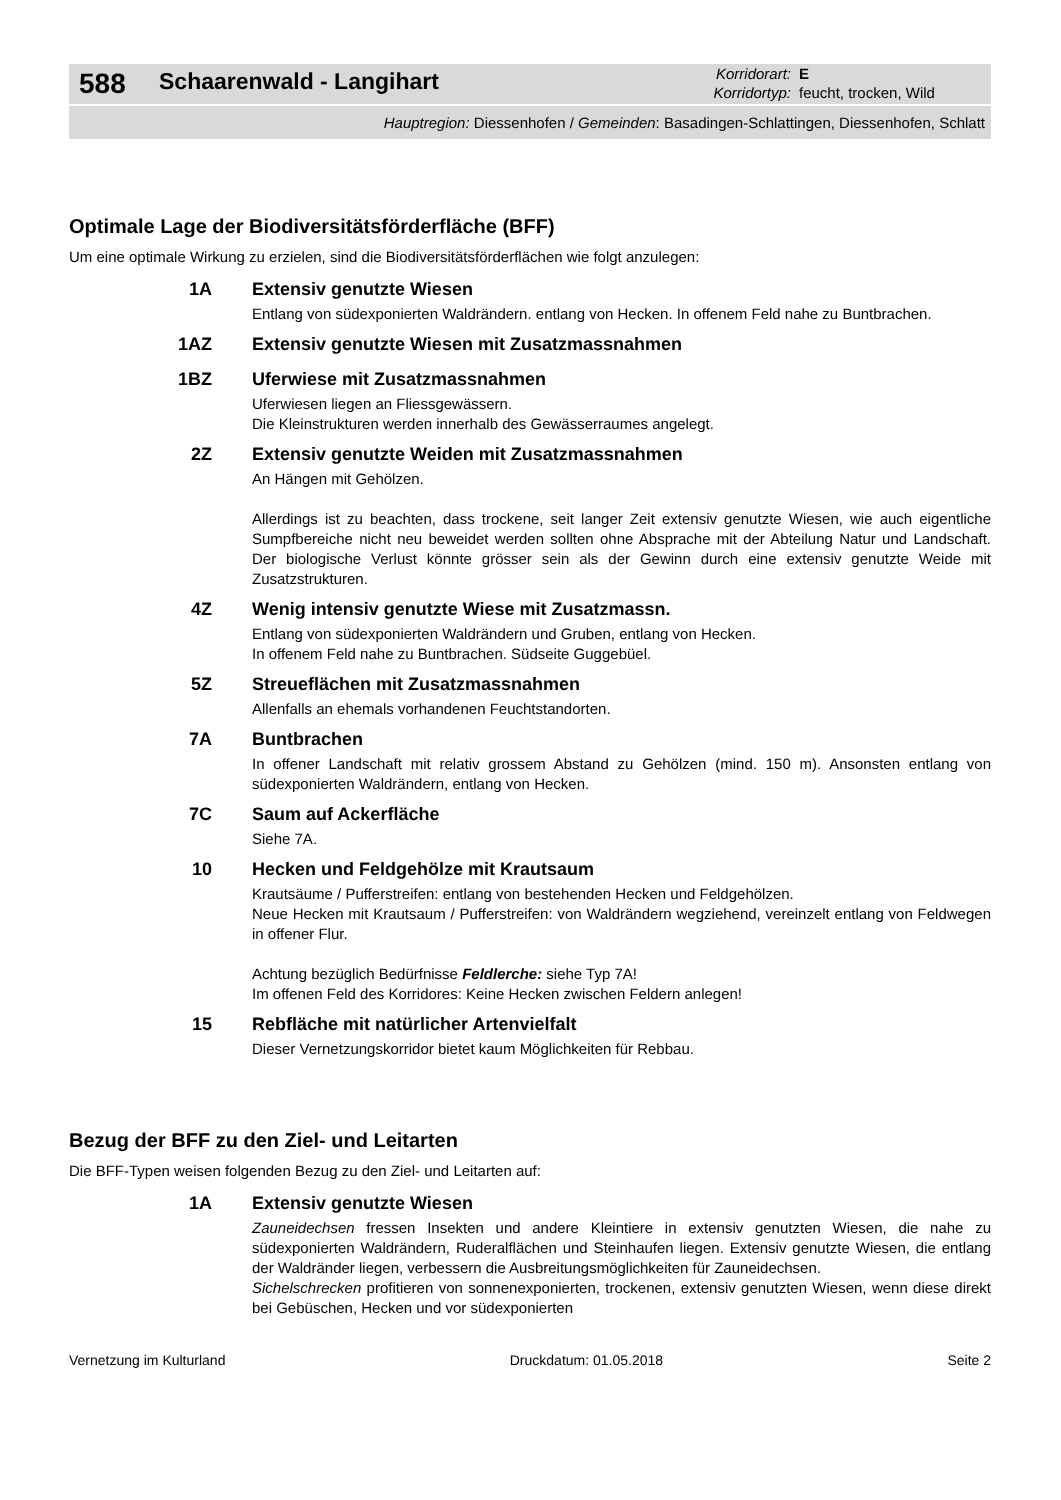588
Schaarenwald - Langihart
Korridorart: E
Korridortyp: feucht, trocken, Wild
Hauptregion: Diessenhofen / Gemeinden: Basadingen-Schlattingen, Diessenhofen, Schlatt
Optimale Lage der Biodiversitätsförderfläche (BFF)
Um eine optimale Wirkung zu erzielen, sind die Biodiversitätsförderflächen wie folgt anzulegen:
1A
Extensiv genutzte Wiesen
Entlang von südexponierten Waldrändern. entlang von Hecken. In offenem Feld nahe zu Buntbrachen.
1AZ
Extensiv genutzte Wiesen mit Zusatzmassnahmen
1BZ
Uferwiese mit Zusatzmassnahmen
Uferwiesen liegen an Fliessgewässern.
Die Kleinstrukturen werden innerhalb des Gewässerraumes angelegt.
2Z
Extensiv genutzte Weiden mit Zusatzmassnahmen
An Hängen mit Gehölzen.
Allerdings ist zu beachten, dass trockene, seit langer Zeit extensiv genutzte Wiesen, wie auch eigentliche Sumpfbereiche nicht neu beweidet werden sollten ohne Absprache mit der Abteilung Natur und Landschaft. Der biologische Verlust könnte grösser sein als der Gewinn durch eine extensiv genutzte Weide mit Zusatzstrukturen.
4Z
Wenig intensiv genutzte Wiese mit Zusatzmassn.
Entlang von südexponierten Waldrändern und Gruben, entlang von Hecken.
In offenem Feld nahe zu Buntbrachen. Südseite Guggebüel.
5Z
Streueflächen mit Zusatzmassnahmen
Allenfalls an ehemals vorhandenen Feuchtstandorten.
7A
Buntbrachen
In offener Landschaft mit relativ grossem Abstand zu Gehölzen (mind. 150 m). Ansonsten entlang von südexponierten Waldrändern, entlang von Hecken.
7C
Saum auf Ackerfläche
Siehe 7A.
10
Hecken und Feldgehölze mit Krautsaum
Krautsäume / Pufferstreifen: entlang von bestehenden Hecken und Feldgehölzen.
Neue Hecken mit Krautsaum / Pufferstreifen: von Waldrändern wegziehend, vereinzelt entlang von Feldwegen in offener Flur.
Achtung bezüglich Bedürfnisse Feldlerche: siehe Typ 7A!
Im offenen Feld des Korridores: Keine Hecken zwischen Feldern anlegen!
15
Rebfläche mit natürlicher Artenvielfalt
Dieser Vernetzungskorridor bietet kaum Möglichkeiten für Rebbau.
Bezug der BFF zu den Ziel- und Leitarten
Die BFF-Typen weisen folgenden Bezug zu den Ziel- und Leitarten auf:
1A
Extensiv genutzte Wiesen
Zauneidechsen fressen Insekten und andere Kleintiere in extensiv genutzten Wiesen, die nahe zu südexponierten Waldrändern, Ruderalflächen und Steinhaufen liegen. Extensiv genutzte Wiesen, die entlang der Waldränder liegen, verbessern die Ausbreitungsmöglichkeiten für Zauneidechsen.
Sichelschrecken profitieren von sonnenexponierten, trockenen, extensiv genutzten Wiesen, wenn diese direkt bei Gebüschen, Hecken und vor südexponierten
Vernetzung im Kulturland Druckdatum: 01.05.2018 Seite 2